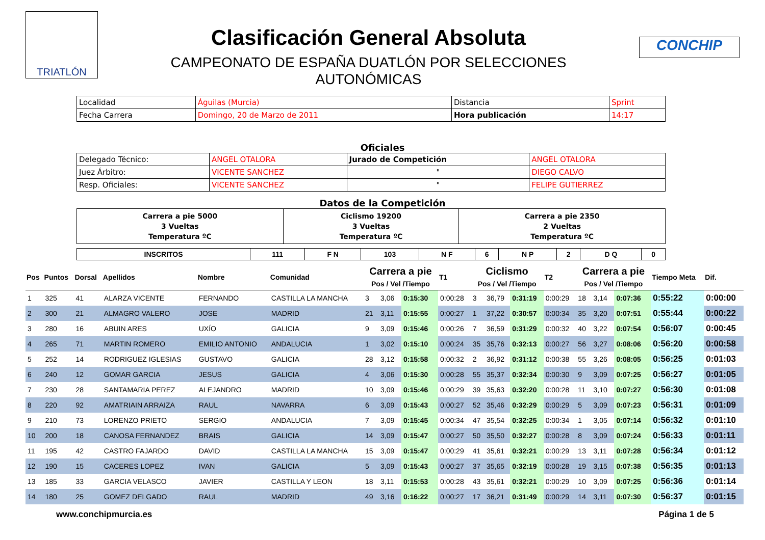TRIATLÓN
Clasificación General Absoluta
CAMPEONATO DE ESPAÑA DUATLÓN POR SELECCIONES
AUTONÓMICAS
CONCHIP
| Localidad | Águilas (Murcia) | Distancia | Sprint |
| Fecha Carrera | Domingo, 20 de Marzo de 2011 | Hora publicación | 14:17 |
Oficiales
| Delegado Técnico: | ANGEL OTALORA | Jurado de Competición | ANGEL OTALORA |
| Juez Árbitro: | VICENTE SANCHEZ | " | DIEGO CALVO |
| Resp. Oficiales: | VICENTE SANCHEZ | " | FELIPE GUTIERREZ |
Datos de la Competición
| Carrera a pie 5000 3 Vueltas Temperatura ºC | Ciclismo 19200 3 Vueltas Temperatura ºC | Carrera a pie 2350 2 Vueltas Temperatura ºC |
| INSCRITOS | 111 | F N | 103 | N F | 6 | N P | 2 | D Q | 0 |
| Pos | Puntos | Dorsal | Apellidos | Nombre | Comunidad | Carrera a pie Pos / Vel /Tiempo | | | T1 | Ciclismo Pos / Vel /Tiempo | | | T2 | Carrera a pie Pos / Vel /Tiempo | | | Tiempo Meta | Dif. |
| --- | --- | --- | --- | --- | --- | --- | --- | --- | --- | --- | --- | --- | --- | --- | --- | --- | --- | --- |
| 1 | 325 | 41 | ALARZA VICENTE | FERNANDO | CASTILLA LA MANCHA | 3 | 3,06 | 0:15:30 | 0:00:28 | 3 | 36,79 | 0:31:19 | 0:00:29 | 18 | 3,14 | 0:07:36 | 0:55:22 | 0:00:00 |
| 2 | 300 | 21 | ALMAGRO VALERO | JOSE | MADRID | 21 | 3,11 | 0:15:55 | 0:00:27 | 1 | 37,22 | 0:30:57 | 0:00:34 | 35 | 3,20 | 0:07:51 | 0:55:44 | 0:00:22 |
| 3 | 280 | 16 | ABUIN ARES | UXÍO | GALICIA | 9 | 3,09 | 0:15:46 | 0:00:26 | 7 | 36,59 | 0:31:29 | 0:00:32 | 40 | 3,22 | 0:07:54 | 0:56:07 | 0:00:45 |
| 4 | 265 | 71 | MARTIN ROMERO | EMILIO ANTONIO | ANDALUCIA | 1 | 3,02 | 0:15:10 | 0:00:24 | 35 | 35,76 | 0:32:13 | 0:00:27 | 56 | 3,27 | 0:08:06 | 0:56:20 | 0:00:58 |
| 5 | 252 | 14 | RODRIGUEZ IGLESIAS | GUSTAVO | GALICIA | 28 | 3,12 | 0:15:58 | 0:00:32 | 2 | 36,92 | 0:31:12 | 0:00:38 | 55 | 3,26 | 0:08:05 | 0:56:25 | 0:01:03 |
| 6 | 240 | 12 | GOMAR GARCIA | JESUS | GALICIA | 4 | 3,06 | 0:15:30 | 0:00:28 | 55 | 35,37 | 0:32:34 | 0:00:30 | 9 | 3,09 | 0:07:25 | 0:56:27 | 0:01:05 |
| 7 | 230 | 28 | SANTAMARIA PEREZ | ALEJANDRO | MADRID | 10 | 3,09 | 0:15:46 | 0:00:29 | 39 | 35,63 | 0:32:20 | 0:00:28 | 11 | 3,10 | 0:07:27 | 0:56:30 | 0:01:08 |
| 8 | 220 | 92 | AMATRIAIN ARRAIZA | RAUL | NAVARRA | 6 | 3,09 | 0:15:43 | 0:00:27 | 52 | 35,46 | 0:32:29 | 0:00:29 | 5 | 3,09 | 0:07:23 | 0:56:31 | 0:01:09 |
| 9 | 210 | 73 | LORENZO PRIETO | SERGIO | ANDALUCIA | 7 | 3,09 | 0:15:45 | 0:00:34 | 47 | 35,54 | 0:32:25 | 0:00:34 | 1 | 3,05 | 0:07:14 | 0:56:32 | 0:01:10 |
| 10 | 200 | 18 | CANOSA FERNANDEZ | BRAIS | GALICIA | 14 | 3,09 | 0:15:47 | 0:00:27 | 50 | 35,50 | 0:32:27 | 0:00:28 | 8 | 3,09 | 0:07:24 | 0:56:33 | 0:01:11 |
| 11 | 195 | 42 | CASTRO FAJARDO | DAVID | CASTILLA LA MANCHA | 15 | 3,09 | 0:15:47 | 0:00:29 | 41 | 35,61 | 0:32:21 | 0:00:29 | 13 | 3,11 | 0:07:28 | 0:56:34 | 0:01:12 |
| 12 | 190 | 15 | CACERES LOPEZ | IVAN | GALICIA | 5 | 3,09 | 0:15:43 | 0:00:27 | 37 | 35,65 | 0:32:19 | 0:00:28 | 19 | 3,15 | 0:07:38 | 0:56:35 | 0:01:13 |
| 13 | 185 | 33 | GARCIA VELASCO | JAVIER | CASTILLA Y LEON | 18 | 3,11 | 0:15:53 | 0:00:28 | 43 | 35,61 | 0:32:21 | 0:00:29 | 10 | 3,09 | 0:07:25 | 0:56:36 | 0:01:14 |
| 14 | 180 | 25 | GOMEZ DELGADO | RAUL | MADRID | 49 | 3,16 | 0:16:22 | 0:00:27 | 17 | 36,21 | 0:31:49 | 0:00:29 | 14 | 3,11 | 0:07:30 | 0:56:37 | 0:01:15 |
www.conchipmurcia.es Página 1 de 5